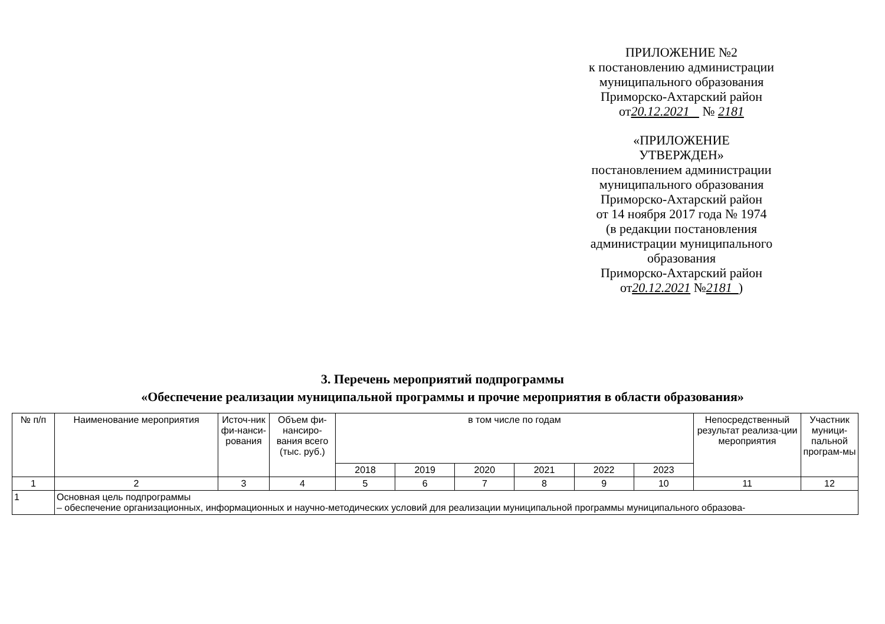ПРИЛОЖЕНИЕ №2
к постановлению администрации
муниципального образования
Приморско-Ахтарский район
от20.12.2021 № 2181
«ПРИЛОЖЕНИЕ
УТВЕРЖДЕН»
постановлением администрации
муниципального образования
Приморско-Ахтарский район
от 14 ноября 2017 года № 1974
(в редакции постановления
администрации муниципального
образования
Приморско-Ахтарский район
от20.12.2021 №2181 )
3. Перечень мероприятий подпрограммы
«Обеспечение реализации муниципальной программы и прочие мероприятия в области образования»
| № п/п | Наименование мероприятия | Источ-ник фи-нанси-рования | Объем фи-нансиро-вания всего (тыс. руб.) | в том числе по годам | | | | | | Непосредственный результат реализа-ции мероприятия | Участник муници-пальной програм-мы |
| --- | --- | --- | --- | --- | --- | --- | --- | --- | --- | --- | --- |
| | | | | 2018 | 2019 | 2020 | 2021 | 2022 | 2023 | | |
| 1 | 2 | 3 | 4 | 5 | 6 | 7 | 8 | 9 | 10 | 11 | 12 |
| 1 | Основная цель подпрограммы – обеспечение организационных, информационных и научно-методических условий для реализации муниципальной программы муниципального образова- | | | | | | | | | | |